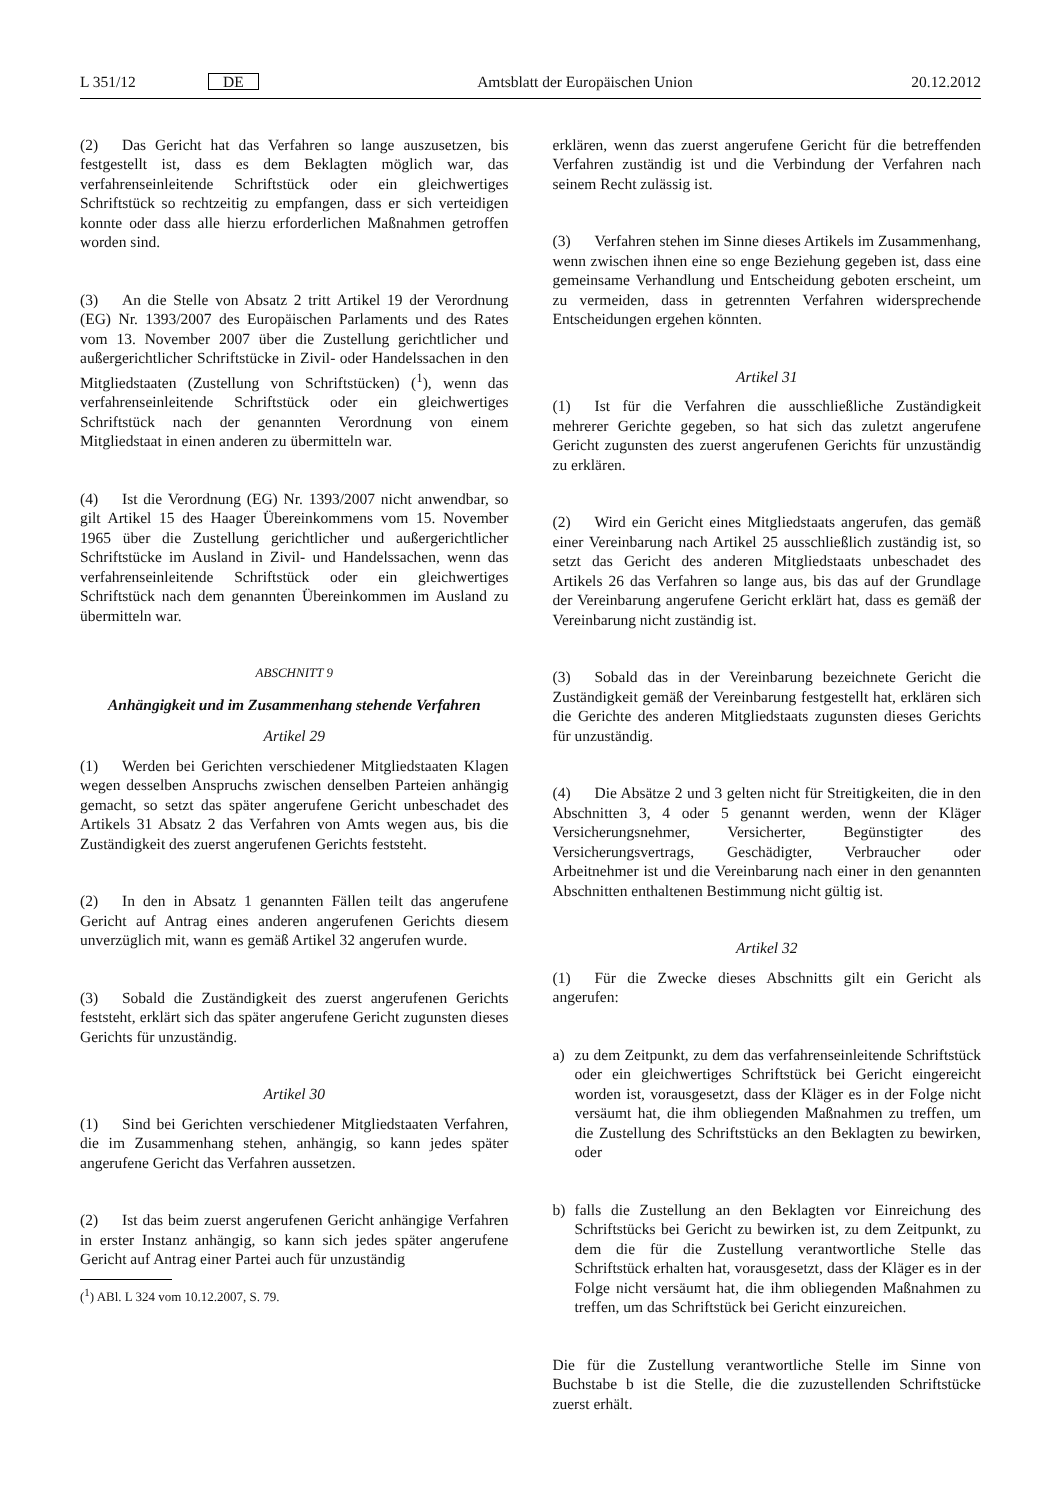L 351/12 DE Amtsblatt der Europäischen Union 20.12.2012
(2) Das Gericht hat das Verfahren so lange auszusetzen, bis festgestellt ist, dass es dem Beklagten möglich war, das verfahrenseinleitende Schriftstück oder ein gleichwertiges Schriftstück so rechtzeitig zu empfangen, dass er sich verteidigen konnte oder dass alle hierzu erforderlichen Maßnahmen getroffen worden sind.
(3) An die Stelle von Absatz 2 tritt Artikel 19 der Verordnung (EG) Nr. 1393/2007 des Europäischen Parlaments und des Rates vom 13. November 2007 über die Zustellung gerichtlicher und außergerichtlicher Schriftstücke in Zivil- oder Handelssachen in den Mitgliedstaaten (Zustellung von Schriftstücken) (<sup>1</sup>), wenn das verfahrenseinleitende Schriftstück oder ein gleichwertiges Schriftstück nach der genannten Verordnung von einem Mitgliedstaat in einen anderen zu übermitteln war.
(4) Ist die Verordnung (EG) Nr. 1393/2007 nicht anwendbar, so gilt Artikel 15 des Haager Übereinkommens vom 15. November 1965 über die Zustellung gerichtlicher und außergerichtlicher Schriftstücke im Ausland in Zivil- und Handelssachen, wenn das verfahrenseinleitende Schriftstück oder ein gleichwertiges Schriftstück nach dem genannten Übereinkommen im Ausland zu übermitteln war.
ABSCHNITT 9
Anhängigkeit und im Zusammenhang stehende Verfahren
Artikel 29
(1) Werden bei Gerichten verschiedener Mitgliedstaaten Klagen wegen desselben Anspruchs zwischen denselben Parteien anhängig gemacht, so setzt das später angerufene Gericht unbeschadet des Artikels 31 Absatz 2 das Verfahren von Amts wegen aus, bis die Zuständigkeit des zuerst angerufenen Gerichts feststeht.
(2) In den in Absatz 1 genannten Fällen teilt das angerufene Gericht auf Antrag eines anderen angerufenen Gerichts diesem unverzüglich mit, wann es gemäß Artikel 32 angerufen wurde.
(3) Sobald die Zuständigkeit des zuerst angerufenen Gerichts feststeht, erklärt sich das später angerufene Gericht zugunsten dieses Gerichts für unzuständig.
Artikel 30
(1) Sind bei Gerichten verschiedener Mitgliedstaaten Verfahren, die im Zusammenhang stehen, anhängig, so kann jedes später angerufene Gericht das Verfahren aussetzen.
(2) Ist das beim zuerst angerufenen Gericht anhängige Verfahren in erster Instanz anhängig, so kann sich jedes später angerufene Gericht auf Antrag einer Partei auch für unzuständig
(<sup>1</sup>) ABl. L 324 vom 10.12.2007, S. 79.
erklären, wenn das zuerst angerufene Gericht für die betreffenden Verfahren zuständig ist und die Verbindung der Verfahren nach seinem Recht zulässig ist.
(3) Verfahren stehen im Sinne dieses Artikels im Zusammenhang, wenn zwischen ihnen eine so enge Beziehung gegeben ist, dass eine gemeinsame Verhandlung und Entscheidung geboten erscheint, um zu vermeiden, dass in getrennten Verfahren widersprechende Entscheidungen ergehen könnten.
Artikel 31
(1) Ist für die Verfahren die ausschließliche Zuständigkeit mehrerer Gerichte gegeben, so hat sich das zuletzt angerufene Gericht zugunsten des zuerst angerufenen Gerichts für unzuständig zu erklären.
(2) Wird ein Gericht eines Mitgliedstaats angerufen, das gemäß einer Vereinbarung nach Artikel 25 ausschließlich zuständig ist, so setzt das Gericht des anderen Mitgliedstaats unbeschadet des Artikels 26 das Verfahren so lange aus, bis das auf der Grundlage der Vereinbarung angerufene Gericht erklärt hat, dass es gemäß der Vereinbarung nicht zuständig ist.
(3) Sobald das in der Vereinbarung bezeichnete Gericht die Zuständigkeit gemäß der Vereinbarung festgestellt hat, erklären sich die Gerichte des anderen Mitgliedstaats zugunsten dieses Gerichts für unzuständig.
(4) Die Absätze 2 und 3 gelten nicht für Streitigkeiten, die in den Abschnitten 3, 4 oder 5 genannt werden, wenn der Kläger Versicherungsnehmer, Versicherter, Begünstigter des Versicherungsvertrags, Geschädigter, Verbraucher oder Arbeitnehmer ist und die Vereinbarung nach einer in den genannten Abschnitten enthaltenen Bestimmung nicht gültig ist.
Artikel 32
(1) Für die Zwecke dieses Abschnitts gilt ein Gericht als angerufen:
a) zu dem Zeitpunkt, zu dem das verfahrenseinleitende Schriftstück oder ein gleichwertiges Schriftstück bei Gericht eingereicht worden ist, vorausgesetzt, dass der Kläger es in der Folge nicht versäumt hat, die ihm obliegenden Maßnahmen zu treffen, um die Zustellung des Schriftstücks an den Beklagten zu bewirken, oder
b) falls die Zustellung an den Beklagten vor Einreichung des Schriftstücks bei Gericht zu bewirken ist, zu dem Zeitpunkt, zu dem die für die Zustellung verantwortliche Stelle das Schriftstück erhalten hat, vorausgesetzt, dass der Kläger es in der Folge nicht versäumt hat, die ihm obliegenden Maßnahmen zu treffen, um das Schriftstück bei Gericht einzureichen.
Die für die Zustellung verantwortliche Stelle im Sinne von Buchstabe b ist die Stelle, die die zuzustellenden Schriftstücke zuerst erhält.